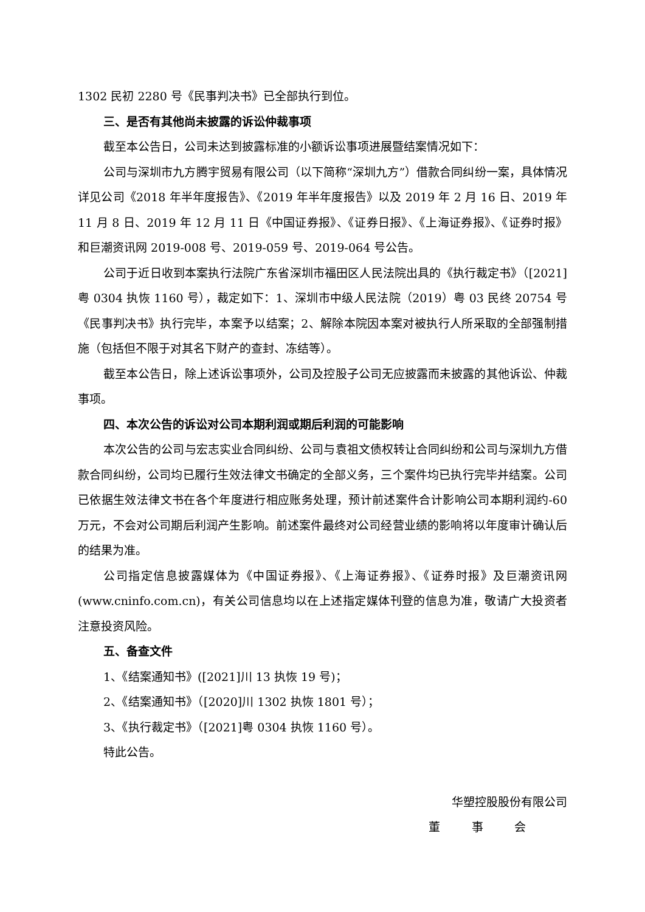1302 民初 2280 号《民事判决书》已全部执行到位。
三、是否有其他尚未披露的诉讼仲裁事项
截至本公告日，公司未达到披露标准的小额诉讼事项进展暨结案情况如下：
公司与深圳市九方腾宇贸易有限公司（以下简称“深圳九方”）借款合同纠纷一案，具体情况详见公司《2018 年半年度报告》、《2019 年半年度报告》以及 2019 年 2 月 16 日、2019 年 11 月 8 日、2019 年 12 月 11 日《中国证券报》、《证券日报》、《上海证券报》、《证券时报》和巨潮资讯网 2019-008 号、2019-059 号、2019-064 号公告。
公司于近日收到本案执行法院广东省深圳市福田区人民法院出具的《执行裁定书》（[2021]粤 0304 执恢 1160 号），裁定如下：1、深圳市中级人民法院（2019）粤 03 民终 20754 号《民事判决书》执行完毕，本案予以结案；2、解除本院因本案对被执行人所采取的全部强制措施（包括但不限于对其名下财产的查封、冻结等）。
截至本公告日，除上述诉讼事项外，公司及控股子公司无应披露而未披露的其他诉讼、仲裁事项。
四、本次公告的诉讼对公司本期利润或期后利润的可能影响
本次公告的公司与宏志实业合同纠纷、公司与袁祖文债权转让合同纠纷和公司与深圳九方借款合同纠纷，公司均已履行生效法律文书确定的全部义务，三个案件均已执行完毕并结案。公司已依据生效法律文书在各个年度进行相应账务处理，预计前述案件合计影响公司本期利润约-60 万元，不会对公司期后利润产生影响。前述案件最终对公司经营业绩的影响将以年度审计确认后的结果为准。
公司指定信息披露媒体为《中国证券报》、《上海证券报》、《证券时报》及巨潮资讯网(www.cninfo.com.cn)，有关公司信息均以在上述指定媒体刊登的信息为准，敬请广大投资者注意投资风险。
五、备查文件
1、《结案通知书》([2021]川 13 执恢 19 号)；
2、《结案通知书》（[2020]川 1302 执恢 1801 号）；
3、《执行裁定书》（[2021]粤 0304 执恢 1160 号）。
特此公告。
华塑控股股份有限公司
董 事 会